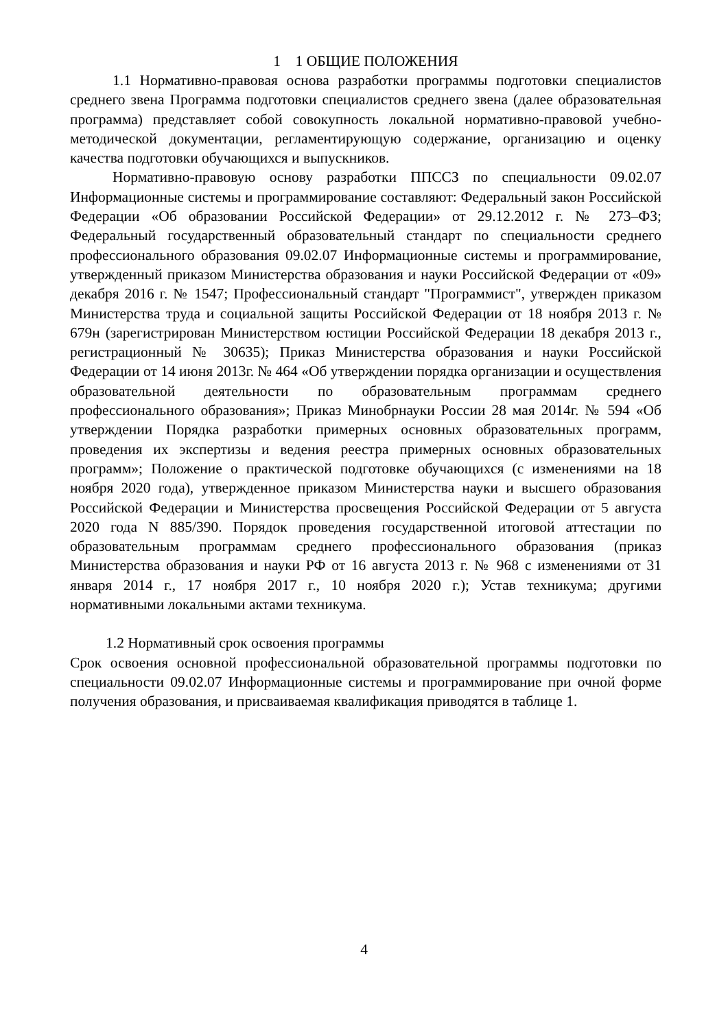1 1 ОБЩИЕ ПОЛОЖЕНИЯ
1.1 Нормативно-правовая основа разработки программы подготовки специалистов среднего звена Программа подготовки специалистов среднего звена (далее образовательная программа) представляет собой совокупность локальной нормативно-правовой учебно-методической документации, регламентирующую содержание, организацию и оценку качества подготовки обучающихся и выпускников.
Нормативно-правовую основу разработки ППССЗ по специальности 09.02.07 Информационные системы и программирование составляют: Федеральный закон Российской Федерации «Об образовании Российской Федерации» от 29.12.2012 г. № 273–ФЗ; Федеральный государственный образовательный стандарт по специальности среднего профессионального образования 09.02.07 Информационные системы и программирование, утвержденный приказом Министерства образования и науки Российской Федерации от «09» декабря 2016 г. № 1547; Профессиональный стандарт "Программист", утвержден приказом Министерства труда и социальной защиты Российской Федерации от 18 ноября 2013 г. № 679н (зарегистрирован Министерством юстиции Российской Федерации 18 декабря 2013 г., регистрационный № 30635); Приказ Министерства образования и науки Российской Федерации от 14 июня 2013г. № 464 «Об утверждении порядка организации и осуществления образовательной деятельности по образовательным программам среднего профессионального образования»; Приказ Минобрнауки России 28 мая 2014г. № 594 «Об утверждении Порядка разработки примерных основных образовательных программ, проведения их экспертизы и ведения реестра примерных основных образовательных программ»; Положение о практической подготовке обучающихся (с изменениями на 18 ноября 2020 года), утвержденное приказом Министерства науки и высшего образования Российской Федерации и Министерства просвещения Российской Федерации от 5 августа 2020 года N 885/390. Порядок проведения государственной итоговой аттестации по образовательным программам среднего профессионального образования (приказ Министерства образования и науки РФ от 16 августа 2013 г. № 968 с изменениями от 31 января 2014 г., 17 ноября 2017 г., 10 ноября 2020 г.); Устав техникума; другими нормативными локальными актами техникума.
1.2 Нормативный срок освоения программы
Срок освоения основной профессиональной образовательной программы подготовки по специальности 09.02.07 Информационные системы и программирование при очной форме получения образования, и присваиваемая квалификация приводятся в таблице 1.
4